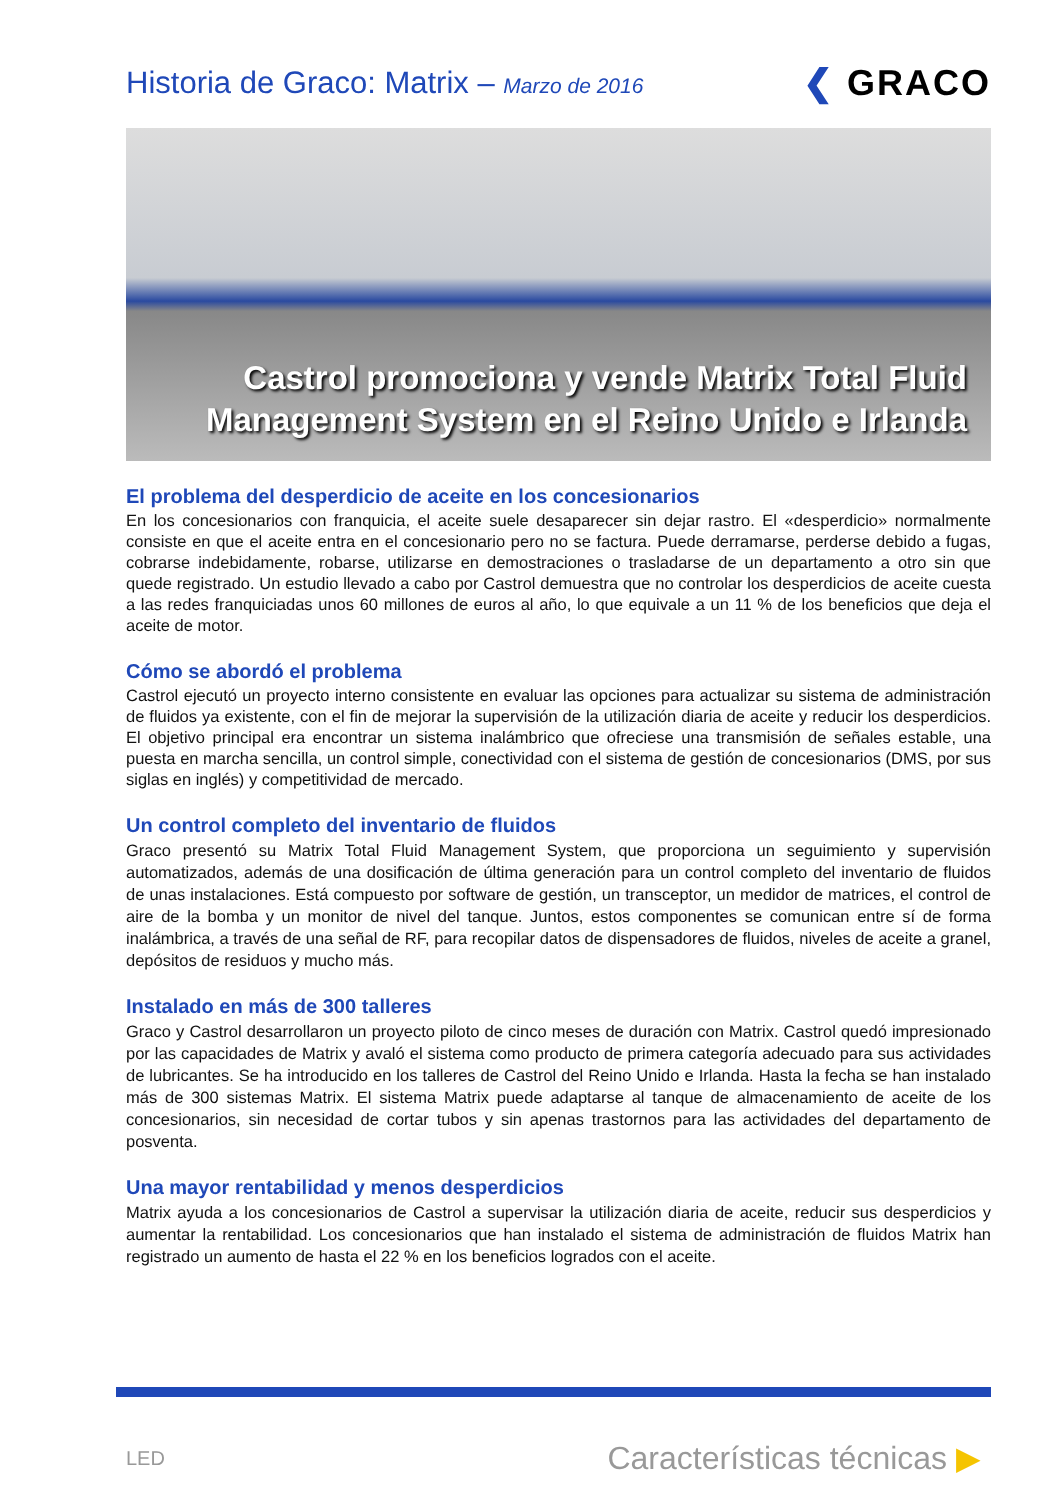Historia de Graco: Matrix – Marzo de 2016
❮ GRACO
Castrol promociona y vende Matrix Total Fluid
Management System en el Reino Unido e Irlanda
El problema del desperdicio de aceite en los concesionarios
En los concesionarios con franquicia, el aceite suele desaparecer sin dejar rastro. El «desperdicio» normalmente consiste en que el aceite entra en el concesionario pero no se factura. Puede derramarse, perderse debido a fugas, cobrarse indebidamente, robarse, utilizarse en demostraciones o trasladarse de un departamento a otro sin que quede registrado. Un estudio llevado a cabo por Castrol demuestra que no controlar los desperdicios de aceite cuesta a las redes franquiciadas unos 60 millones de euros al año, lo que equivale a un 11 % de los beneficios que deja el aceite de motor.
Cómo se abordó el problema
Castrol ejecutó un proyecto interno consistente en evaluar las opciones para actualizar su sistema de administración de fluidos ya existente, con el fin de mejorar la supervisión de la utilización diaria de aceite y reducir los desperdicios. El objetivo principal era encontrar un sistema inalámbrico que ofreciese una transmisión de señales estable, una puesta en marcha sencilla, un control simple, conectividad con el sistema de gestión de concesionarios (DMS, por sus siglas en inglés) y competitividad de mercado.
Un control completo del inventario de fluidos
Graco presentó su Matrix Total Fluid Management System, que proporciona un seguimiento y supervisión automatizados, además de una dosificación de última generación para un control completo del inventario de fluidos de unas instalaciones. Está compuesto por software de gestión, un transceptor, un medidor de matrices, el control de aire de la bomba y un monitor de nivel del tanque. Juntos, estos componentes se comunican entre sí de forma inalámbrica, a través de una señal de RF, para recopilar datos de dispensadores de fluidos, niveles de aceite a granel, depósitos de residuos y mucho más.
Instalado en más de 300 talleres
Graco y Castrol desarrollaron un proyecto piloto de cinco meses de duración con Matrix. Castrol quedó impresionado por las capacidades de Matrix y avaló el sistema como producto de primera categoría adecuado para sus actividades de lubricantes. Se ha introducido en los talleres de Castrol del Reino Unido e Irlanda. Hasta la fecha se han instalado más de 300 sistemas Matrix. El sistema Matrix puede adaptarse al tanque de almacenamiento de aceite de los concesionarios, sin necesidad de cortar tubos y sin apenas trastornos para las actividades del departamento de posventa.
Una mayor rentabilidad y menos desperdicios
Matrix ayuda a los concesionarios de Castrol a supervisar la utilización diaria de aceite, reducir sus desperdicios y aumentar la rentabilidad. Los concesionarios que han instalado el sistema de administración de fluidos Matrix han registrado un aumento de hasta el 22 % en los beneficios logrados con el aceite.
LED
Características técnicas ▶